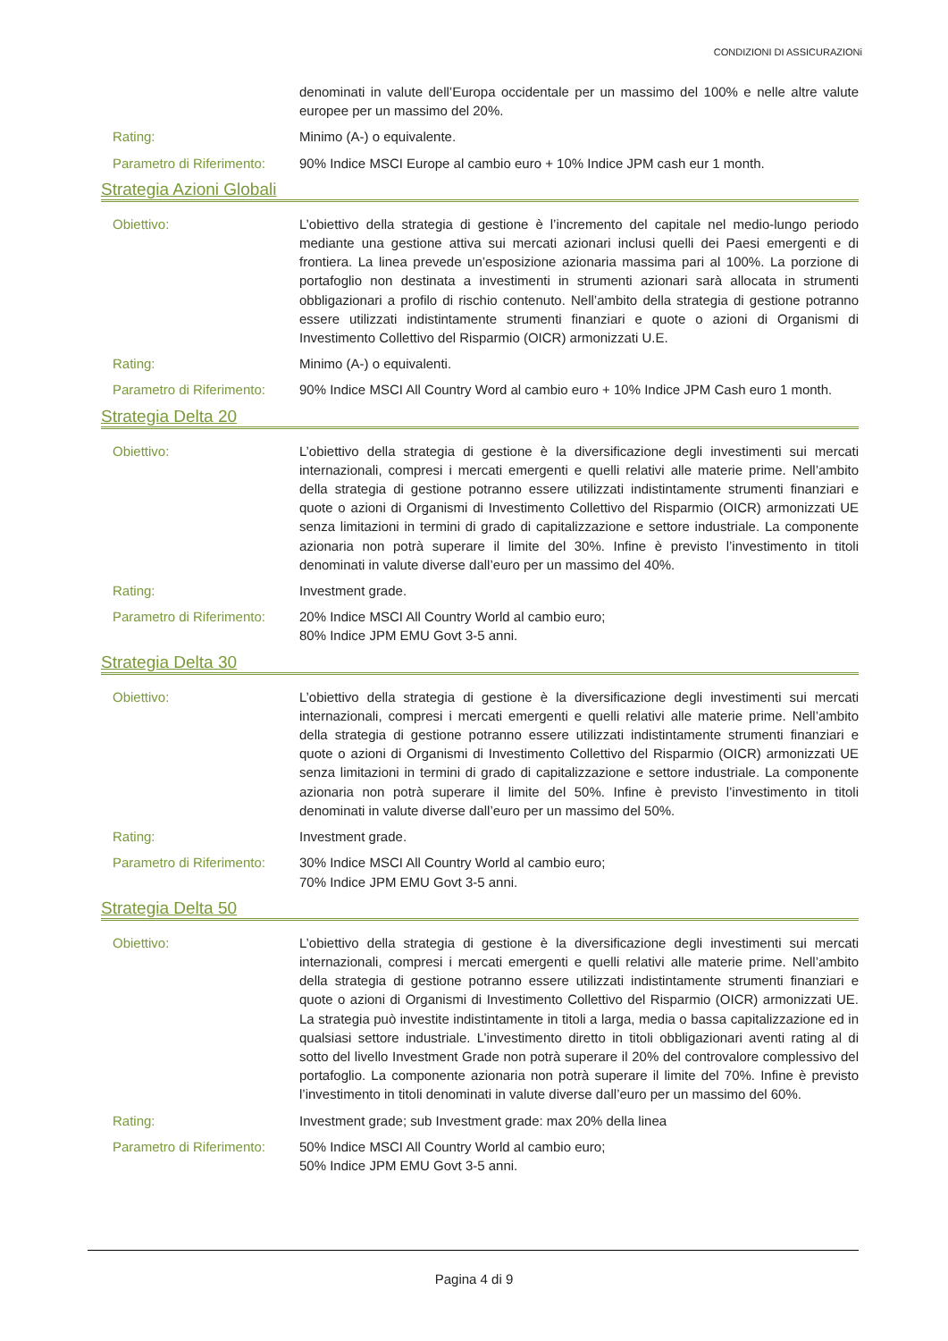CONDIZIONI DI ASSICURAZIONi
denominati in valute dell’Europa occidentale per un massimo del 100% e nelle altre valute europee per un massimo del 20%.
Rating: Minimo (A-) o equivalente.
Parametro di Riferimento:
90% Indice MSCI Europe al cambio euro + 10% Indice JPM cash eur 1 month.
Strategia Azioni Globali
Obiettivo: L’obiettivo della strategia di gestione è l’incremento del capitale nel medio-lungo periodo mediante una gestione attiva sui mercati azionari inclusi quelli dei Paesi emergenti e di frontiera. La linea prevede un’esposizione azionaria massima pari al 100%. La porzione di portafoglio non destinata a investimenti in strumenti azionari sarà allocata in strumenti obbligazionari a profilo di rischio contenuto. Nell’ambito della strategia di gestione potranno essere utilizzati indistintamente strumenti finanziari e quote o azioni di Organismi di Investimento Collettivo del Risparmio (OICR) armonizzati U.E.
Rating: Minimo (A-) o equivalenti.
Parametro di Riferimento:
90% Indice MSCI All Country Word al cambio euro + 10% Indice JPM Cash euro 1 month.
Strategia Delta 20
Obiettivo: L’obiettivo della strategia di gestione è la diversificazione degli investimenti sui mercati internazionali, compresi i mercati emergenti e quelli relativi alle materie prime. Nell’ambito della strategia di gestione potranno essere utilizzati indistintamente strumenti finanziari e quote o azioni di Organismi di Investimento Collettivo del Risparmio (OICR) armonizzati UE senza limitazioni in termini di grado di capitalizzazione e settore industriale. La componente azionaria non potrà superare il limite del 30%. Infine è previsto l’investimento in titoli denominati in valute diverse dall’euro per un massimo del 40%.
Rating: Investment grade.
Parametro di Riferimento:
20% Indice MSCI All Country World al cambio euro;
80% Indice JPM EMU Govt 3-5 anni.
Strategia Delta 30
Obiettivo: L’obiettivo della strategia di gestione è la diversificazione degli investimenti sui mercati internazionali, compresi i mercati emergenti e quelli relativi alle materie prime. Nell’ambito della strategia di gestione potranno essere utilizzati indistintamente strumenti finanziari e quote o azioni di Organismi di Investimento Collettivo del Risparmio (OICR) armonizzati UE senza limitazioni in termini di grado di capitalizzazione e settore industriale. La componente azionaria non potrà superare il limite del 50%. Infine è previsto l’investimento in titoli denominati in valute diverse dall’euro per un massimo del 50%.
Rating: Investment grade.
Parametro di Riferimento:
30% Indice MSCI All Country World al cambio euro;
70% Indice JPM EMU Govt 3-5 anni.
Strategia Delta 50
Obiettivo: L’obiettivo della strategia di gestione è la diversificazione degli investimenti sui mercati internazionali, compresi i mercati emergenti e quelli relativi alle materie prime. Nell’ambito della strategia di gestione potranno essere utilizzati indistintamente strumenti finanziari e quote o azioni di Organismi di Investimento Collettivo del Risparmio (OICR) armonizzati UE. La strategia può investite indistintamente in titoli a larga, media o bassa capitalizzazione ed in qualsiasi settore industriale. L’investimento diretto in titoli obbligazionari aventi rating al di sotto del livello Investment Grade non potrà superare il 20% del controvalore complessivo del portafoglio. La componente azionaria non potrà superare il limite del 70%. Infine è previsto l’investimento in titoli denominati in valute diverse dall’euro per un massimo del 60%.
Rating: Investment grade; sub Investment grade: max 20% della linea
Parametro di Riferimento:
50% Indice MSCI All Country World al cambio euro;
50% Indice JPM EMU Govt 3-5 anni.
Pagina 4 di 9